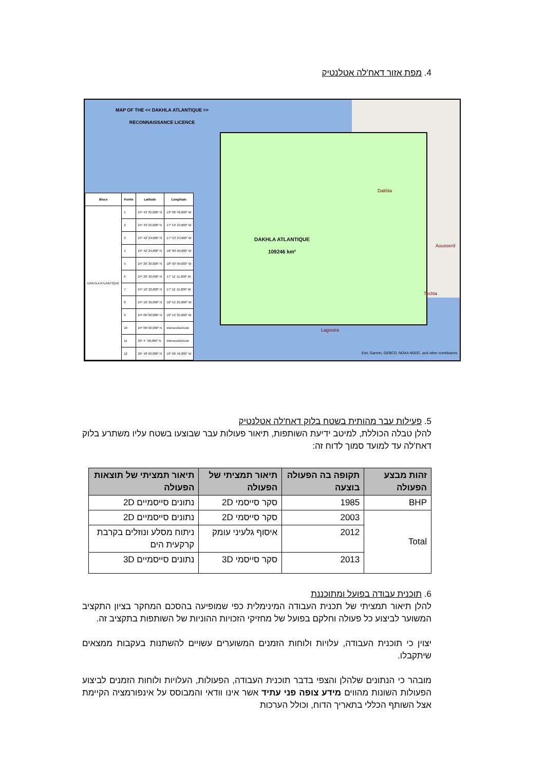4. מפת אזור דאח'לה אטלנטיק
MAP OF THE << DAKHLA ATLANTIQUE >>
RECONNAISSANCE LICENCE
DAKHLA ATLANTIQUE
109246 km²
| Blocs | Points | Latitude | Longitude |
| --- | --- | --- | --- |
| DAKHLA ATLANTIQUE | 1 | 24° 43' 25,000" N | 19° 06' 46,000" W |
| | 2 | 24° 43' 25,000" N | 17° 53' 24,000" W |
| | 3 | 24° 42' 24,000" N | 17° 53' 24,000" W |
| | 4 | 24° 42' 24,000" N | 18° 00' 09,000" W |
| | 5 | 24° 20' 30,000" N | 18° 00' 09,000" W |
| | 6 | 24° 20' 30,000" N | 17° 11' 11,000" W |
| | 7 | 24° 10' 32,000" N | 17° 11' 11,000" W |
| | 8 | 24° 10' 32,000" N | 16° 51' 25,000" W |
| | 9 | 24° 06' 02,000" N | 16° 51' 25,000" W |
| | 10 | 24° 06' 02,000" N | Intersection/cote |
| | 11 | 20° 4 ' 00,000" N | Intersection/cote |
| | 12 | 20° 48' 00,000" N | 19° 06' 46,000" W |
Dakhla
Aousserd
Techla
Lagouira
Esri, Garmin, GEBCO, NOAA NGDC, and other contributors
5. פעילות עבר מהותית בשטח בלוק דאח'לה אטלנטיק
להלן טבלה הכוללת, למיטב ידיעת השותפות, תיאור פעולות עבר שבוצעו בשטח עליו משתרע בלוק דאח'לה עד למועד סמוך לדוח זה:
| זהות מבצע הפעולה | תקופה בה הפעולה בוצעה | תיאור תמציתי של הפעולה | תיאור תמציתי של תוצאות הפעולה |
| --- | --- | --- | --- |
| BHP | 1985 | סקר סייסמי 2D | נתונים סייסמיים 2D |
| Total | 2003 | סקר סייסמי 2D | נתונים סייסמיים 2D |
| | 2012 | איסוף גלעיני עומק | ניתוח מסלע ונוזלים בקרבת קרקעית הים |
| | 2013 | סקר סייסמי 3D | נתונים סייסמיים 3D |
6. תוכנית עבודה בפועל ומתוכננת
להלן תיאור תמציתי של תכנית העבודה המינימלית כפי שמופיעה בהסכם המחקר בציון התקציב המשוער לביצוע כל פעולה וחלקם בפועל של מחזיקי הזכויות ההוניות של השותפות בתקציב זה.
יצוין כי תוכנית העבודה, עלויות ולוחות הזמנים המשוערים עשויים להשתנות בעקבות ממצאים שיתקבלו.
מובהר כי הנתונים שלהלן והצפי בדבר תוכנית העבודה, הפעולות, העלויות ולוחות הזמנים לביצוע הפעולות השונות מהווים מידע צופה פני עתיד אשר אינו וודאי והמבוסס על אינפורמציה הקיימת אצל השותף הכללי בתאריך הדוח, וכולל הערכות